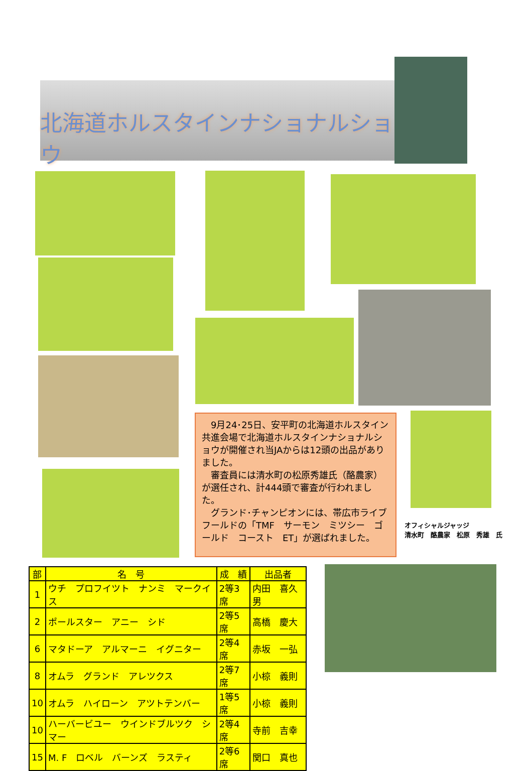北海道ホルスタインナショナルショウ
　9月24･25日、安平町の北海道ホルスタイン共進会場で北海道ホルスタインナショナルショウが開催され当JAからは12頭の出品がありました。
　審査員には清水町の松原秀雄氏（酪農家）が選任され、計444頭で審査が行われました。
　グランド･チャンピオンには、帯広市ライブフールドの「TMF　サーモン　ミツシー　ゴールド　コースト　ET」が選ばれました。
オフィシャルジャッジ
清水町　酪農家　松原　秀雄　氏
| 部 | 名 号 | 成 績 | 出品者 |
| --- | --- | --- | --- |
| 1 | ウチ プロフイツト ナンミ マークイス | 2等3席 | 内田 喜久男 |
| 2 | ポールスター アニー シド | 2等5席 | 高橋 慶大 |
| 6 | マタドーア アルマーニ イグニター | 2等4席 | 赤坂 一弘 |
| 8 | オムラ グランド アレツクス | 2等7席 | 小椋 義則 |
| 10 | オムラ ハイローン アツトテンバー | 1等5席 | 小椋 義則 |
| 10 | ハーバービユー ウインドブルツク シマー | 2等4席 | 寺前 吉幸 |
| 15 | M. F ロベル バーンズ ラスティ | 2等6席 | 関口 真也 |